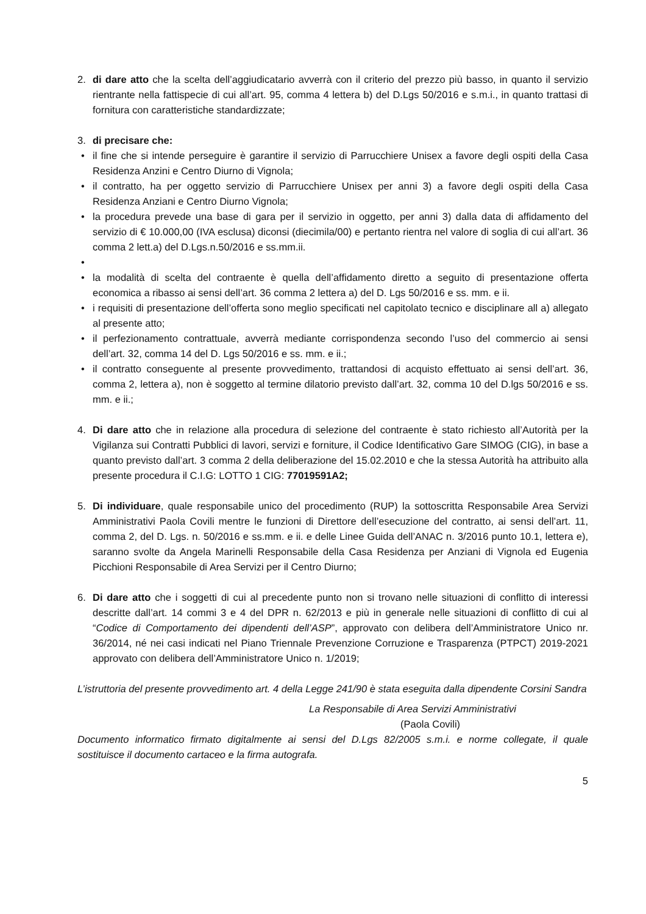2. di dare atto che la scelta dell’aggiudicatario avverrà con il criterio del prezzo più basso, in quanto il servizio rientrante nella fattispecie di cui all’art. 95, comma 4 lettera b) del D.Lgs 50/2016 e s.m.i., in quanto trattasi di fornitura con caratteristiche standardizzate;
3. di precisare che:
• il fine che si intende perseguire è garantire il servizio di Parrucchiere Unisex a favore degli ospiti della Casa Residenza Anzini e Centro Diurno di Vignola;
• il contratto, ha per oggetto servizio di Parrucchiere Unisex per anni 3) a favore degli ospiti della Casa Residenza Anziani e Centro Diurno Vignola;
• la procedura prevede una base di gara per il servizio in oggetto, per anni 3) dalla data di affidamento del servizio di € 10.000,00 (IVA esclusa) diconsi (diecimila/00) e pertanto rientra nel valore di soglia di cui all’art. 36 comma 2 lett.a) del D.Lgs.n.50/2016 e ss.mm.ii.
•
• la modalità di scelta del contraente è quella dell’affidamento diretto a seguito di presentazione offerta economica a ribasso ai sensi dell’art. 36 comma 2 lettera a) del D. Lgs 50/2016 e ss. mm. e ii.
• i requisiti di presentazione dell’offerta sono meglio specificati nel capitolato tecnico e disciplinare all a) allegato al presente atto;
• il perfezionamento contrattuale, avverrà mediante corrispondenza secondo l’uso del commercio ai sensi dell’art. 32, comma 14 del D. Lgs 50/2016 e ss. mm. e ii.;
• il contratto conseguente al presente provvedimento, trattandosi di acquisto effettuato ai sensi dell’art. 36, comma 2, lettera a), non è soggetto al termine dilatorio previsto dall’art. 32, comma 10 del D.lgs 50/2016 e ss. mm. e ii.;
4. Di dare atto che in relazione alla procedura di selezione del contraente è stato richiesto all’Autorità per la Vigilanza sui Contratti Pubblici di lavori, servizi e forniture, il Codice Identificativo Gare SIMOG (CIG), in base a quanto previsto dall’art. 3 comma 2 della deliberazione del 15.02.2010 e che la stessa Autorità ha attribuito alla presente procedura il C.I.G: LOTTO 1 CIG: 77019591A2;
5. Di individuare, quale responsabile unico del procedimento (RUP) la sottoscritta Responsabile Area Servizi Amministrativi Paola Covili mentre le funzioni di Direttore dell’esecuzione del contratto, ai sensi dell’art. 11, comma 2, del D. Lgs. n. 50/2016 e ss.mm. e ii. e delle Linee Guida dell’ANAC n. 3/2016 punto 10.1, lettera e), saranno svolte da Angela Marinelli Responsabile della Casa Residenza per Anziani di Vignola ed Eugenia Picchioni Responsabile di Area Servizi per il Centro Diurno;
6. Di dare atto che i soggetti di cui al precedente punto non si trovano nelle situazioni di conflitto di interessi descritte dall’art. 14 commi 3 e 4 del DPR n. 62/2013 e più in generale nelle situazioni di conflitto di cui al “Codice di Comportamento dei dipendenti dell’ASP”, approvato con delibera dell’Amministratore Unico nr. 36/2014, né nei casi indicati nel Piano Triennale Prevenzione Corruzione e Trasparenza (PTPCT) 2019-2021 approvato con delibera dell’Amministratore Unico n. 1/2019;
L’istruttoria del presente provvedimento art. 4 della Legge 241/90 è stata eseguita dalla dipendente Corsini Sandra
La Responsabile di Area Servizi Amministrativi
(Paola Covili)
Documento informatico firmato digitalmente ai sensi del D.Lgs 82/2005 s.m.i. e norme collegate, il quale sostituisce il documento cartaceo e la firma autografa.
5